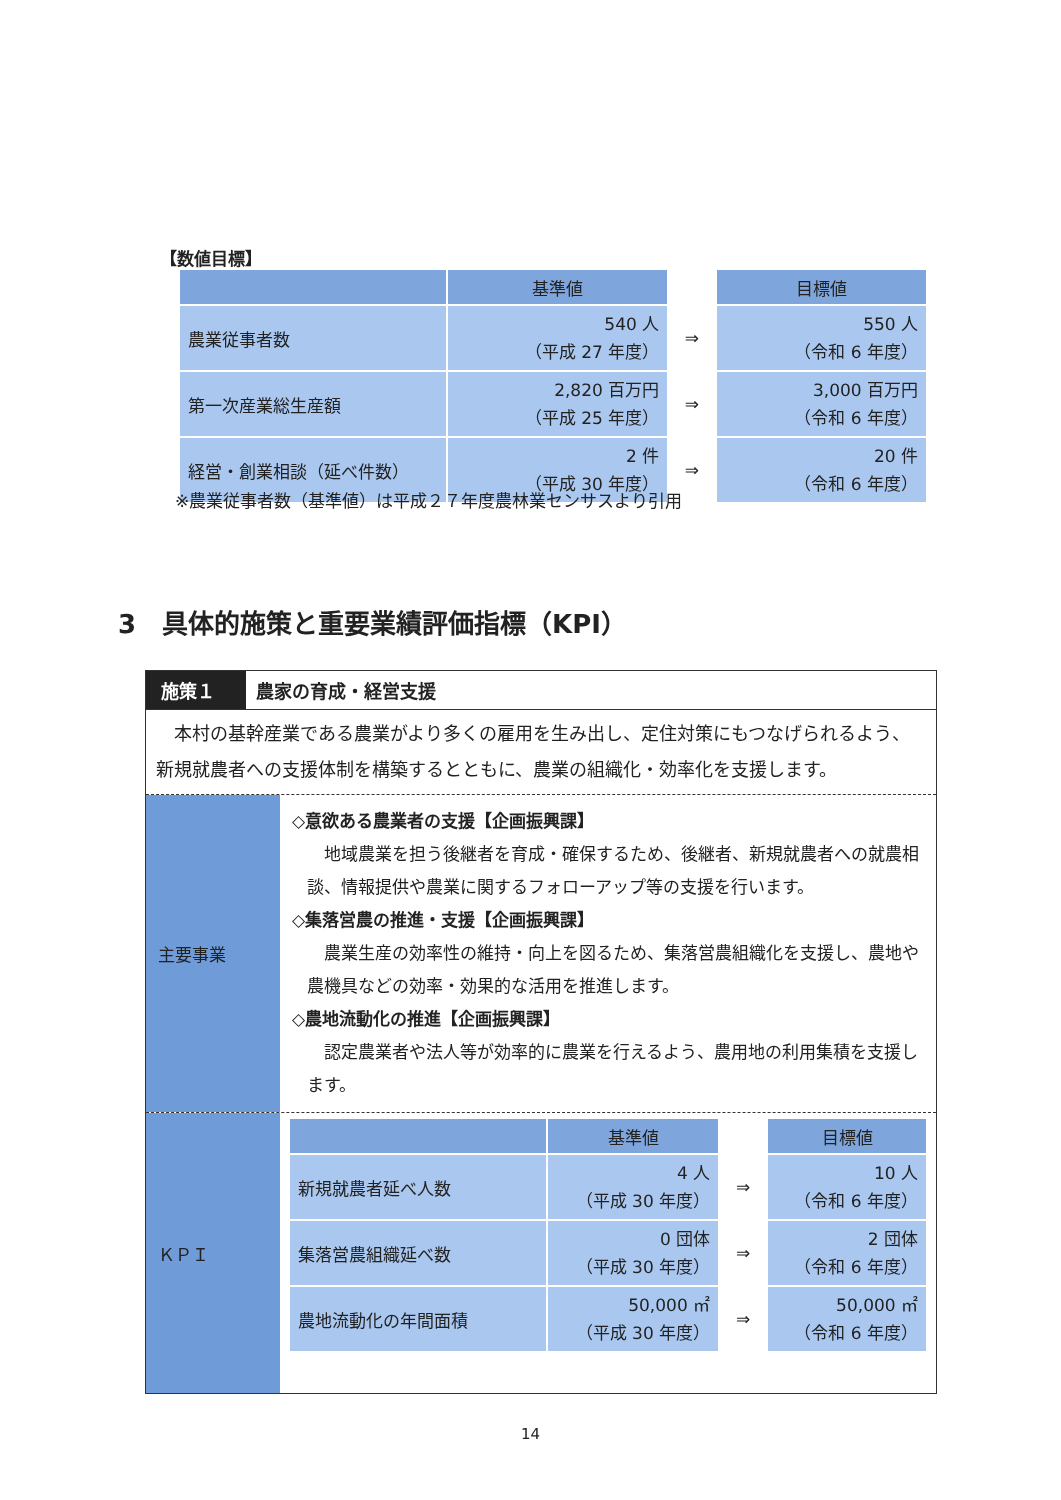【数値目標】
| | 基準値 | | 目標値 |
| 農業従事者数 | 540 人 （平成 27 年度） | ⇒ | 550 人 （令和 6 年度） |
| 第一次産業総生産額 | 2,820 百万円 （平成 25 年度） | ⇒ | 3,000 百万円 （令和 6 年度） |
| 経営・創業相談（延べ件数） | 2 件 （平成 30 年度） | ⇒ | 20 件 （令和 6 年度） |
※農業従事者数（基準値）は平成２７年度農林業センサスより引用
3　具体的施策と重要業績評価指標（KPI）
施策１ 農家の育成・経営支援
　本村の基幹産業である農業がより多くの雇用を生み出し、定住対策にもつなげられるよう、新規就農者への支援体制を構築するとともに、農業の組織化・効率化を支援します。
主要事業
◇意欲ある農業者の支援【企画振興課】
　地域農業を担う後継者を育成・確保するため、後継者、新規就農者への就農相談、情報提供や農業に関するフォローアップ等の支援を行います。
◇集落営農の推進・支援【企画振興課】
　農業生産の効率性の維持・向上を図るため、集落営農組織化を支援し、農地や農機具などの効率・効果的な活用を推進します。
◇農地流動化の推進【企画振興課】
　認定農業者や法人等が効率的に農業を行えるよう、農用地の利用集積を支援します。
ＫＰＩ
| | 基準値 | | 目標値 |
| 新規就農者延べ人数 | 4 人 （平成 30 年度） | ⇒ | 10 人 （令和 6 年度） |
| 集落営農組織延べ数 | 0 団体 （平成 30 年度） | ⇒ | 2 団体 （令和 6 年度） |
| 農地流動化の年間面積 | 50,000 ㎡ （平成 30 年度） | ⇒ | 50,000 ㎡ （令和 6 年度） |
14